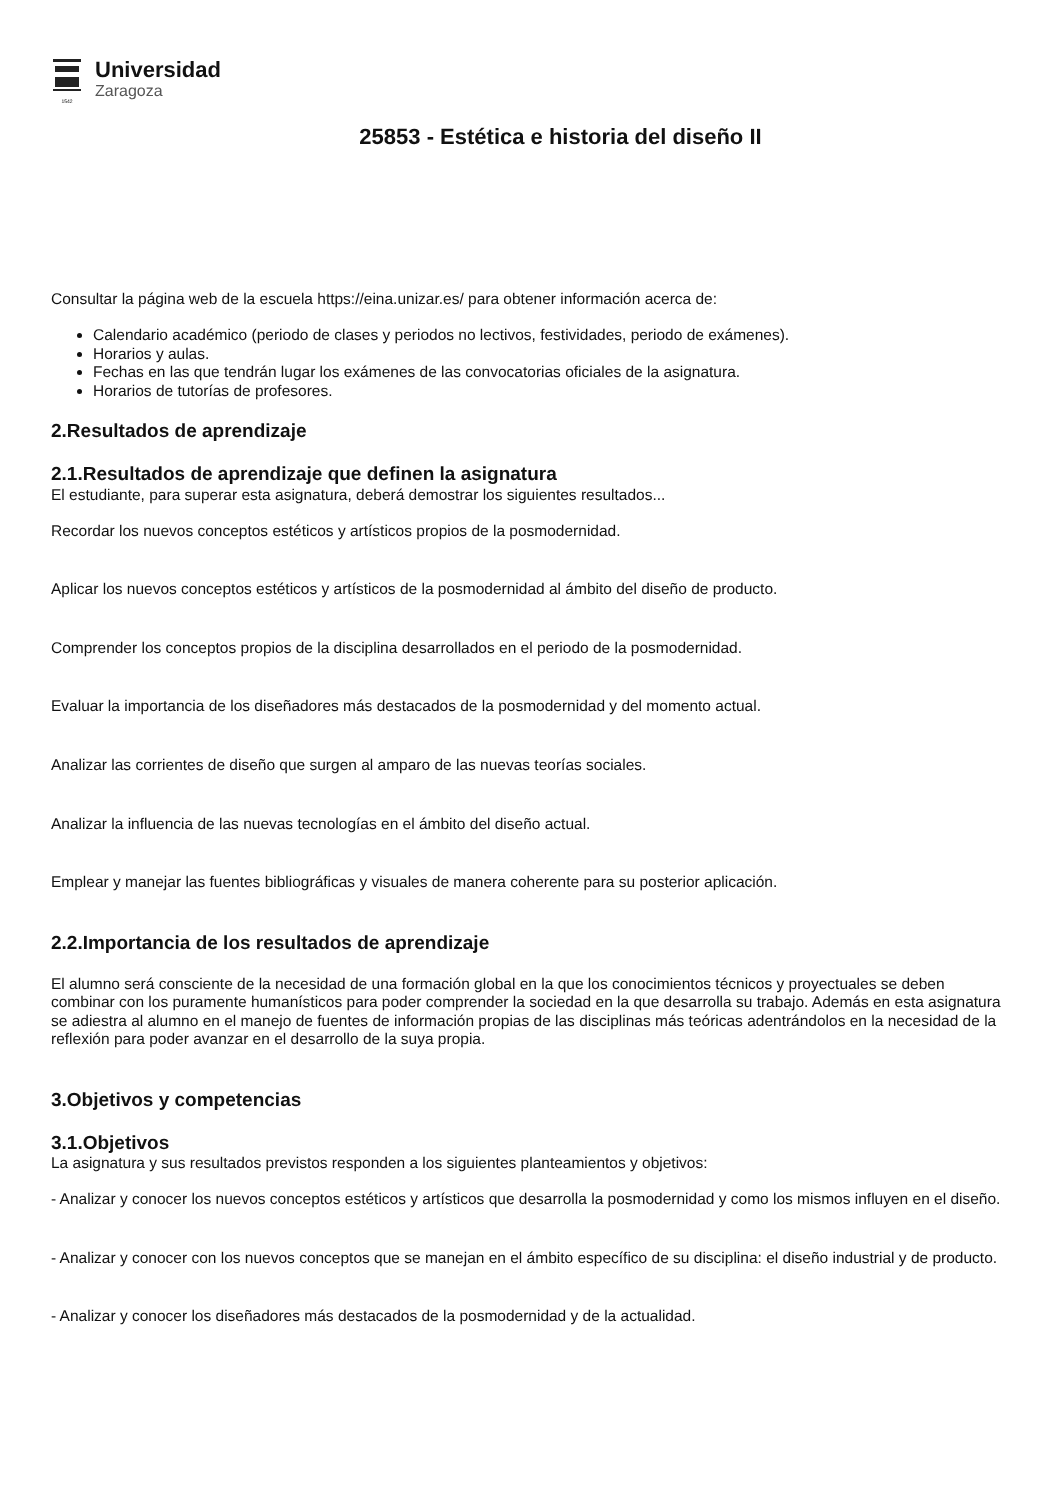1542
Universidad
Zaragoza
25853 - Estética e historia del diseño II
Consultar la página web de la escuela https://eina.unizar.es/ para obtener información acerca de:
Calendario académico (periodo de clases y periodos no lectivos, festividades, periodo de exámenes).
Horarios y aulas.
Fechas en las que tendrán lugar los exámenes de las convocatorias oficiales de la asignatura.
Horarios de tutorías de profesores.
2.Resultados de aprendizaje
2.1.Resultados de aprendizaje que definen la asignatura
El estudiante, para superar esta asignatura, deberá demostrar los siguientes resultados...
Recordar los nuevos conceptos estéticos y artísticos propios de la posmodernidad.
Aplicar los nuevos conceptos estéticos y artísticos de la posmodernidad al ámbito del diseño de producto.
Comprender los conceptos propios de la disciplina desarrollados en el periodo de la posmodernidad.
Evaluar la importancia de los diseñadores más destacados de la posmodernidad y del momento actual.
Analizar las corrientes de diseño que surgen al amparo de las nuevas teorías sociales.
Analizar la influencia de las nuevas tecnologías en el ámbito del diseño actual.
Emplear y manejar las fuentes bibliográficas y visuales de manera coherente para su posterior aplicación.
2.2.Importancia de los resultados de aprendizaje
El alumno será consciente de la necesidad de una formación global en la que los conocimientos técnicos y proyectuales se deben combinar con los puramente humanísticos para poder comprender la sociedad en la que desarrolla su trabajo. Además en esta asignatura se adiestra al alumno en el manejo de fuentes de información propias de las disciplinas más teóricas adentrándolos en la necesidad de la reflexión para poder avanzar en el desarrollo de la suya propia.
3.Objetivos y competencias
3.1.Objetivos
La asignatura y sus resultados previstos responden a los siguientes planteamientos y objetivos:
- Analizar y conocer los nuevos conceptos estéticos y artísticos que desarrolla la posmodernidad y como los mismos influyen en el diseño.
- Analizar y conocer con los nuevos conceptos que se manejan en el ámbito específico de su disciplina: el diseño industrial y de producto.
- Analizar y conocer los diseñadores más destacados de la posmodernidad y de la actualidad.